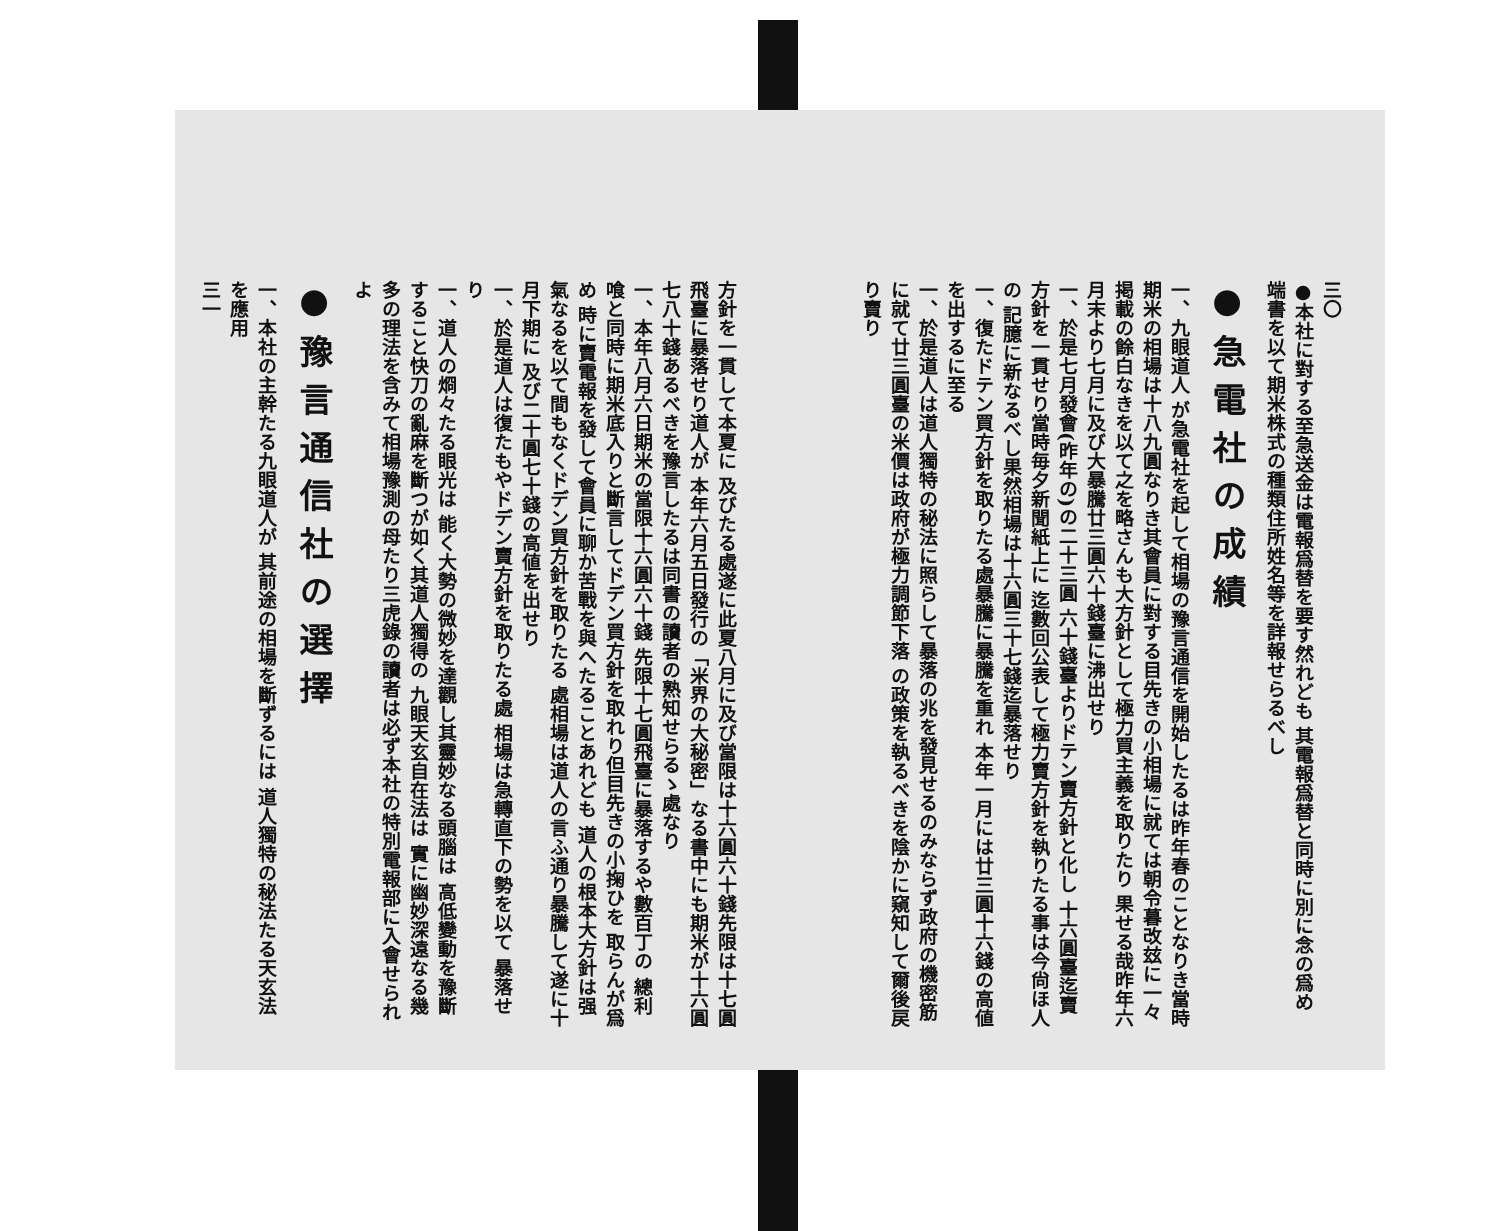三〇
●本社に對する至急送金は電報爲替を要す然れども 其電報爲替と同時に別に念の爲め端書を以て期米株式の種類住所姓名等を詳報せらるべし
●急電社の成績
一、九眼道人 が急電社を起して相場の豫言通信を開始したるは昨年春のことなりき當時期米の相場は十八九圓なりき其會員に對する目先きの小相場に就ては朝令暮改玆に一々掲載の餘白なきを以て之を略さんも大方針として極力買主義を取りたり 果せる哉昨年六月末より七月に及び大暴騰廿三圓六十錢臺に沸出せり
一、於是七月發會(昨年の)の二十三圓 六十錢臺よりドテン賣方針と化し 十六圓臺迄賣方針を一貫せり當時毎夕新聞紙上に 迄數回公表して極力賣方針を執りたる事は今尙ほ人の 記臆に新なるべし果然相場は十六圓三十七錢迄暴落せり
一、復たドテン買方針を取りたる處暴騰に暴騰を重れ 本年一月には廿三圓十六錢の高値を出するに至る
一、於是道人は道人獨特の秘法に照らして暴落の兆を發見せるのみならず政府の機密筋に就て廿三圓臺の米價は政府が極力調節下落 の政策を執るべきを陰かに窺知して爾後戻り賣り
方針を一貫して本夏に 及びたる處遂に此夏八月に及び當限は十六圓六十錢先限は十七圓 飛臺に暴落せり道人が 本年六月五日發行の「米界の大秘密」なる書中にも期米が十六圓七八十錢あるべきを豫言したるは同書の讀者の熟知せらるゝ處なり
一、本年八月六日期米の當限十六圓六十錢 先限十七圓飛臺に暴落するや數百丁の 總利喰と同時に期米底入りと斷言してドデン買方針を取れり但目先きの小掬ひを 取らんが爲め 時に賣電報を發して會員に聊か苦戰を與へたることあれども 道人の根本大方針は强氣なるを以て間もなくドデン買方針を取りたる 處相場は道人の言ふ通り暴騰して遂に十月下期に 及び二十圓七十錢の高値を出せり
一、於是道人は復たもやドデン賣方針を取りたる處 相場は急轉直下の勢を以て 暴落せり
一、道人の烱々たる眼光は 能く大勢の微妙を達觀し其靈妙なる頭腦は 高低變動を豫斷すること快刀の亂麻を斷つが如く其道人獨得の 九眼天玄自在法は 實に幽妙深遠なる幾多の理法を含みて相場豫測の母たり三虎錄の讀者は必ず本社の特別電報部に入會せられよ
●豫言通信社の選擇
一、本社の主幹たる九眼道人が 其前途の相場を斷ずるには 道人獨特の秘法たる天玄法を應用
三一